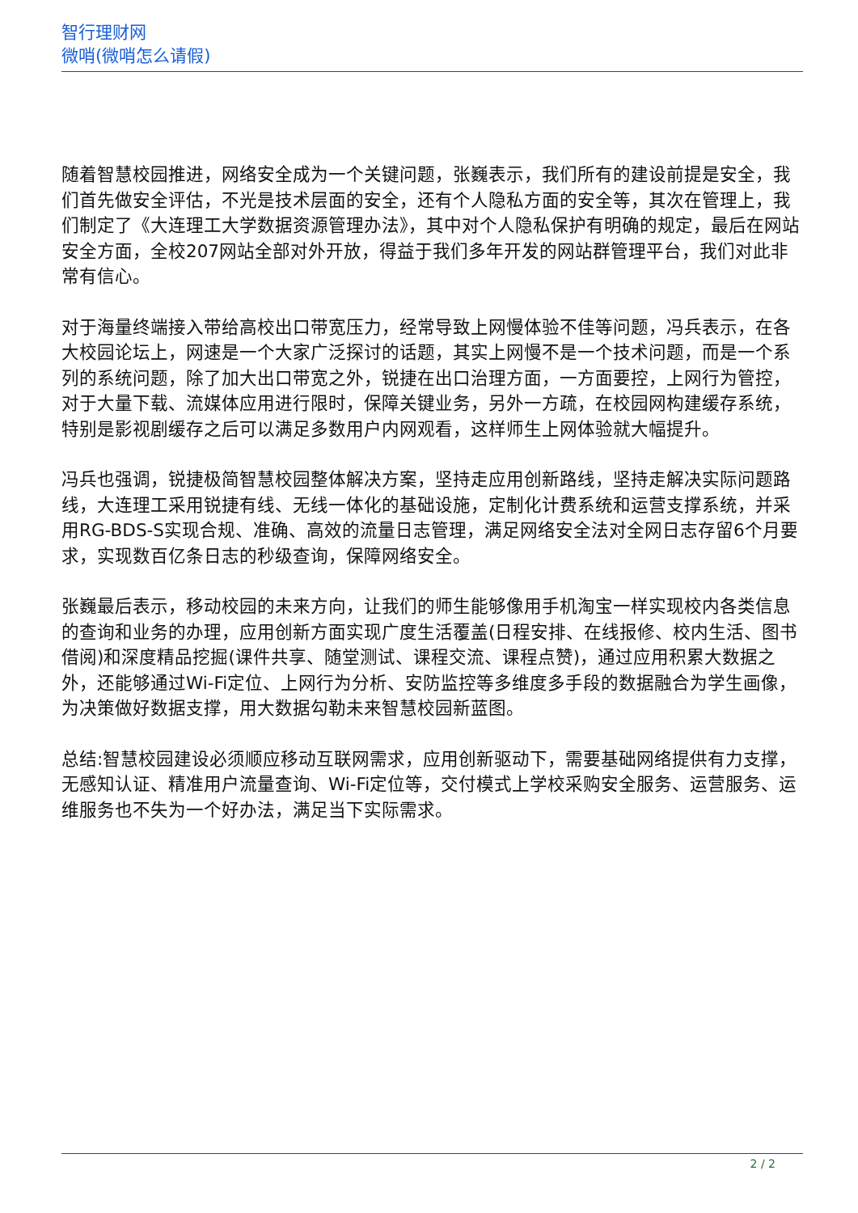智行理财网
微哨(微哨怎么请假)
随着智慧校园推进，网络安全成为一个关键问题，张巍表示，我们所有的建设前提是安全，我们首先做安全评估，不光是技术层面的安全，还有个人隐私方面的安全等，其次在管理上，我们制定了《大连理工大学数据资源管理办法》，其中对个人隐私保护有明确的规定，最后在网站安全方面，全校207网站全部对外开放，得益于我们多年开发的网站群管理平台，我们对此非常有信心。
对于海量终端接入带给高校出口带宽压力，经常导致上网慢体验不佳等问题，冯兵表示，在各大校园论坛上，网速是一个大家广泛探讨的话题，其实上网慢不是一个技术问题，而是一个系列的系统问题，除了加大出口带宽之外，锐捷在出口治理方面，一方面要控，上网行为管控，对于大量下载、流媒体应用进行限时，保障关键业务，另外一方疏，在校园网构建缓存系统，特别是影视剧缓存之后可以满足多数用户内网观看，这样师生上网体验就大幅提升。
冯兵也强调，锐捷极简智慧校园整体解决方案，坚持走应用创新路线，坚持走解决实际问题路线，大连理工采用锐捷有线、无线一体化的基础设施，定制化计费系统和运营支撑系统，并采用RG-BDS-S实现合规、准确、高效的流量日志管理，满足网络安全法对全网日志存留6个月要求，实现数百亿条日志的秒级查询，保障网络安全。
张巍最后表示，移动校园的未来方向，让我们的师生能够像用手机淘宝一样实现校内各类信息的查询和业务的办理，应用创新方面实现广度生活覆盖(日程安排、在线报修、校内生活、图书借阅)和深度精品挖掘(课件共享、随堂测试、课程交流、课程点赞)，通过应用积累大数据之外，还能够通过Wi-Fi定位、上网行为分析、安防监控等多维度多手段的数据融合为学生画像，为决策做好数据支撑，用大数据勾勒未来智慧校园新蓝图。
总结:智慧校园建设必须顺应移动互联网需求，应用创新驱动下，需要基础网络提供有力支撑，无感知认证、精准用户流量查询、Wi-Fi定位等，交付模式上学校采购安全服务、运营服务、运维服务也不失为一个好办法，满足当下实际需求。
2 / 2